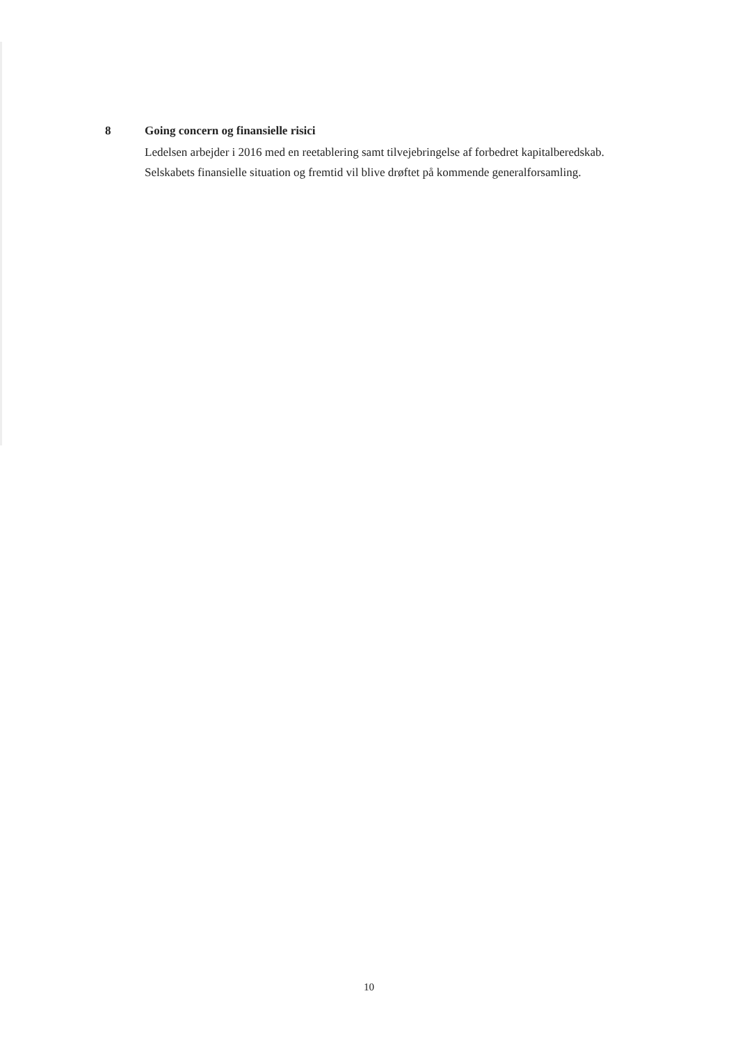8 Going concern og finansielle risici
Ledelsen arbejder i 2016 med en reetablering samt tilvejebringelse af forbedret kapitalberedskab.
Selskabets finansielle situation og fremtid vil blive drøftet på kommende generalforsamling.
10